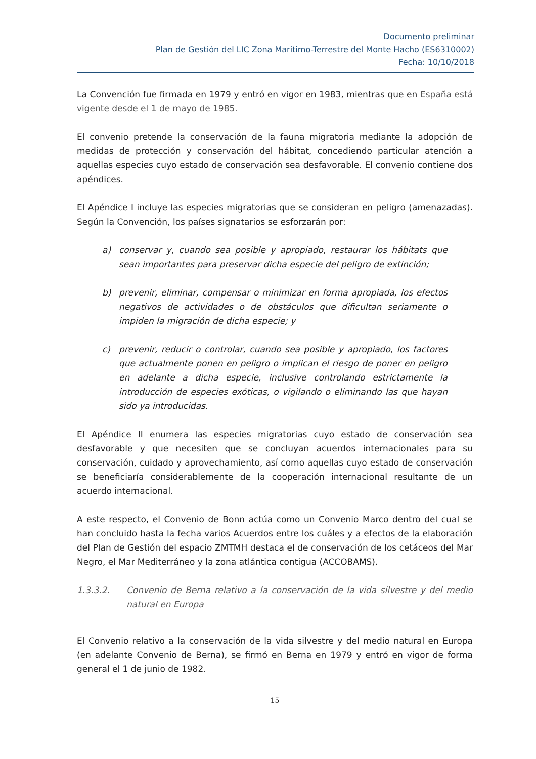Documento preliminar
Plan de Gestión del LIC Zona Marítimo-Terrestre del Monte Hacho (ES6310002)
Fecha: 10/10/2018
La Convención fue firmada en 1979 y entró en vigor en 1983, mientras que en España está vigente desde el 1 de mayo de 1985.
El convenio pretende la conservación de la fauna migratoria mediante la adopción de medidas de protección y conservación del hábitat, concediendo particular atención a aquellas especies cuyo estado de conservación sea desfavorable. El convenio contiene dos apéndices.
El Apéndice I incluye las especies migratorias que se consideran en peligro (amenazadas). Según la Convención, los países signatarios se esforzarán por:
a) conservar y, cuando sea posible y apropiado, restaurar los hábitats que sean importantes para preservar dicha especie del peligro de extinción;
b) prevenir, eliminar, compensar o minimizar en forma apropiada, los efectos negativos de actividades o de obstáculos que dificultan seriamente o impiden la migración de dicha especie; y
c) prevenir, reducir o controlar, cuando sea posible y apropiado, los factores que actualmente ponen en peligro o implican el riesgo de poner en peligro en adelante a dicha especie, inclusive controlando estrictamente la introducción de especies exóticas, o vigilando o eliminando las que hayan sido ya introducidas.
El Apéndice II enumera las especies migratorias cuyo estado de conservación sea desfavorable y que necesiten que se concluyan acuerdos internacionales para su conservación, cuidado y aprovechamiento, así como aquellas cuyo estado de conservación se beneficiaría considerablemente de la cooperación internacional resultante de un acuerdo internacional.
A este respecto, el Convenio de Bonn actúa como un Convenio Marco dentro del cual se han concluido hasta la fecha varios Acuerdos entre los cuáles y a efectos de la elaboración del Plan de Gestión del espacio ZMTMH destaca el de conservación de los cetáceos del Mar Negro, el Mar Mediterráneo y la zona atlántica contigua (ACCOBAMS).
1.3.3.2. Convenio de Berna relativo a la conservación de la vida silvestre y del medio natural en Europa
El Convenio relativo a la conservación de la vida silvestre y del medio natural en Europa (en adelante Convenio de Berna), se firmó en Berna en 1979 y entró en vigor de forma general el 1 de junio de 1982.
15